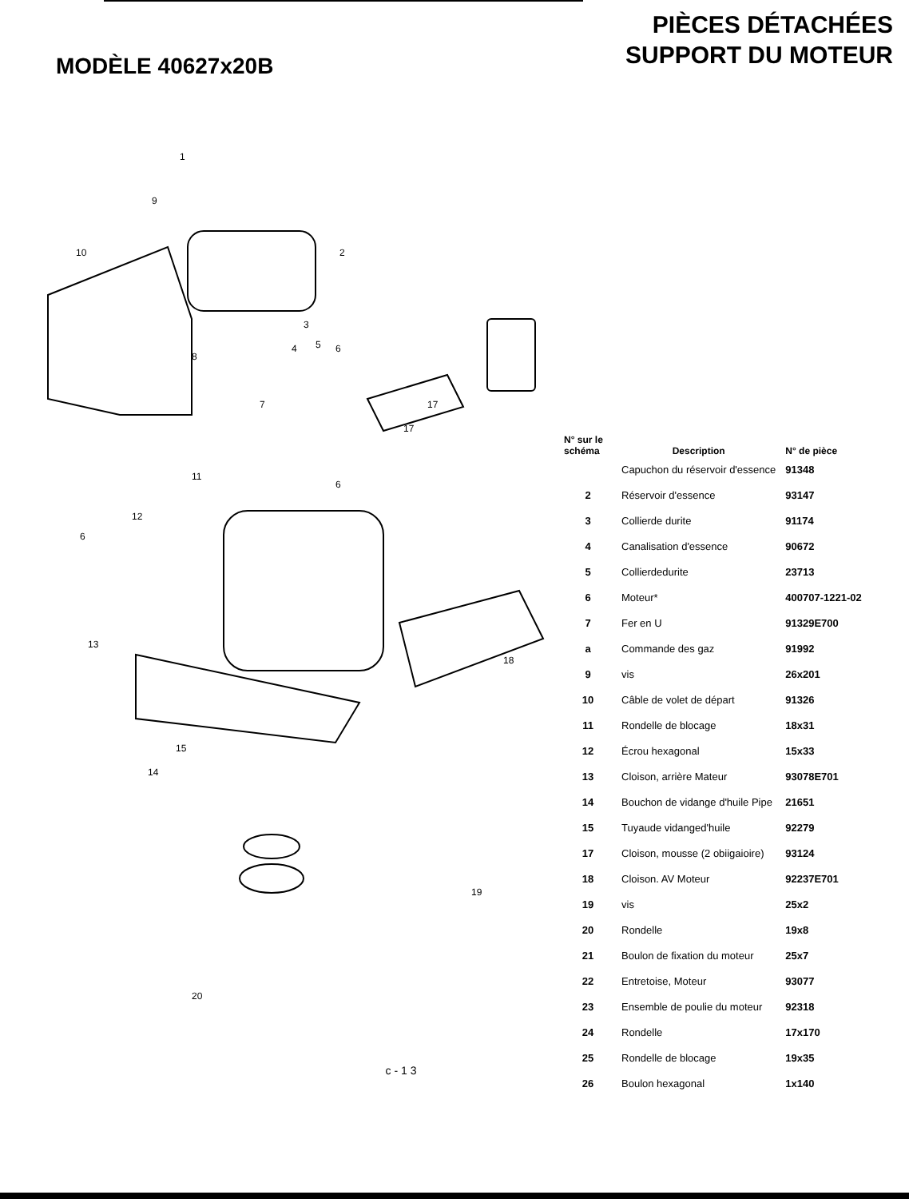MODÈLE 40627x20B
PIÈCES DÉTACHÉES
SUPPORT DU MOTEUR
1
2
3
4 5 6
9
10
8
7
11
12
6
6
17
17
13
18
15
14
19
20
| N° sur le schéma | Description | N° de pièce |
| --- | --- | --- |
| | Capuchon du réservoir d'essence | 91348 |
| 2 | Réservoir d'essence | 93147 |
| 3 | Collierde durite | 91174 |
| 4 | Canalisation d'essence | 90672 |
| 5 | Collierdedurite | 23713 |
| 6 | Moteur* | 400707-1221-02 |
| 7 | Fer en U | 91329E700 |
| a | Commande des gaz | 91992 |
| 9 | vis | 26x201 |
| 10 | Câble de volet de départ | 91326 |
| 11 | Rondelle de blocage | 18x31 |
| 12 | Écrou hexagonal | 15x33 |
| 13 | Cloison, arrière Mateur | 93078E701 |
| 14 | Bouchon de vidange d'huile Pipe | 21651 |
| 15 | Tuyaude vidanged'huile | 92279 |
| 17 | Cloison, mousse (2 obiigaioire) | 93124 |
| 18 | Cloison. AV Moteur | 92237E701 |
| 19 | vis | 25x2 |
| 20 | Rondelle | 19x8 |
| 21 | Boulon de fixation du moteur | 25x7 |
| 22 | Entretoise, Moteur | 93077 |
| 23 | Ensemble de poulie du moteur | 92318 |
| 24 | Rondelle | 17x170 |
| 25 | Rondelle de blocage | 19x35 |
| 26 | Boulon hexagonal | 1x140 |
c-13